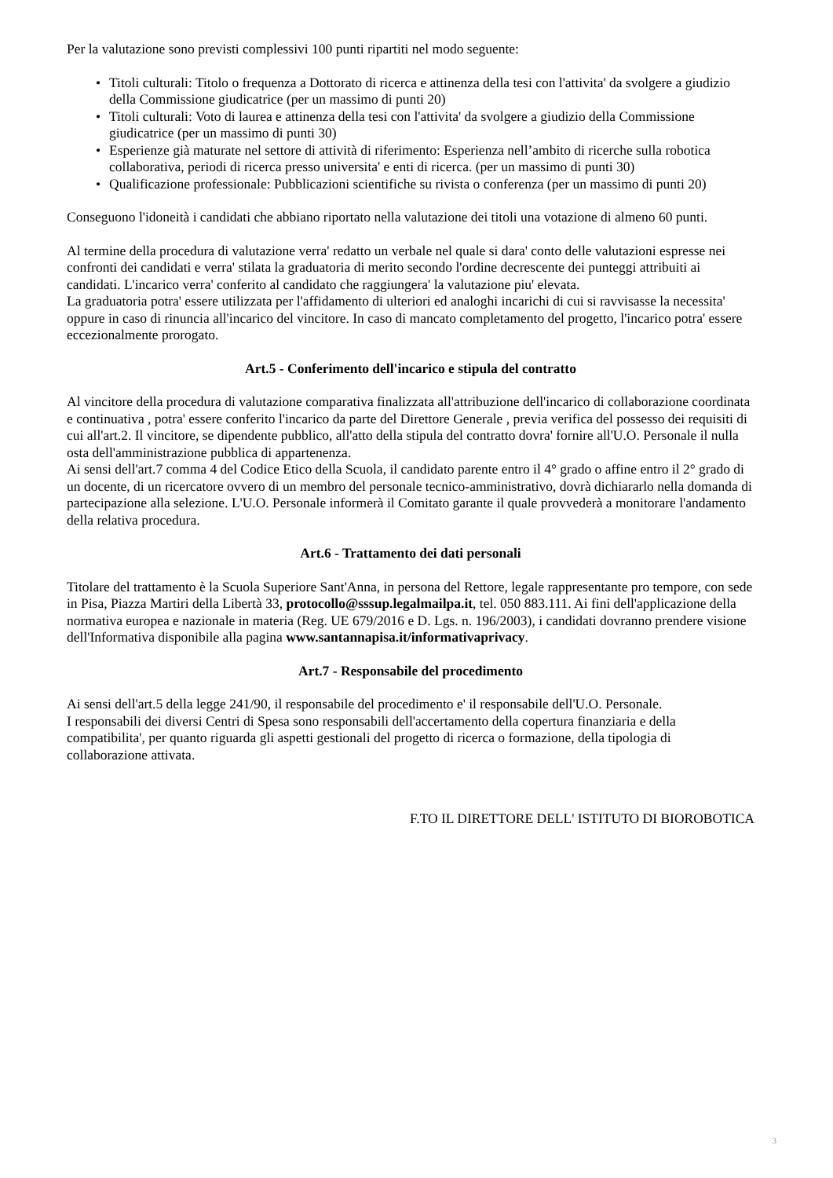Per la valutazione sono previsti complessivi 100 punti ripartiti nel modo seguente:
• Titoli culturali: Titolo o frequenza a Dottorato di ricerca e attinenza della tesi con l'attivita' da svolgere a giudizio della Commissione giudicatrice (per un massimo di punti 20)
• Titoli culturali: Voto di laurea e attinenza della tesi con l'attivita' da svolgere a giudizio della Commissione giudicatrice (per un massimo di punti 30)
• Esperienze già maturate nel settore di attività di riferimento: Esperienza nell’ambito di ricerche sulla robotica collaborativa, periodi di ricerca presso universita' e enti di ricerca. (per un massimo di punti 30)
• Qualificazione professionale: Pubblicazioni scientifiche su rivista o conferenza (per un massimo di punti 20)
Conseguono l'idoneità i candidati che abbiano riportato nella valutazione dei titoli una votazione di almeno 60 punti.
Al termine della procedura di valutazione verra' redatto un verbale nel quale si dara' conto delle valutazioni espresse nei confronti dei candidati e verra' stilata la graduatoria di merito secondo l'ordine decrescente dei punteggi attribuiti ai candidati. L'incarico verra' conferito al candidato che raggiungera' la valutazione piu' elevata.
La graduatoria potra' essere utilizzata per l'affidamento di ulteriori ed analoghi incarichi di cui si ravvisasse la necessita' oppure in caso di rinuncia all'incarico del vincitore. In caso di mancato completamento del progetto, l'incarico potra' essere eccezionalmente prorogato.
Art.5 - Conferimento dell'incarico e stipula del contratto
Al vincitore della procedura di valutazione comparativa finalizzata all'attribuzione dell'incarico di collaborazione coordinata e continuativa , potra' essere conferito l'incarico da parte del Direttore Generale , previa verifica del possesso dei requisiti di cui all'art.2. Il vincitore, se dipendente pubblico, all'atto della stipula del contratto dovra' fornire all'U.O. Personale il nulla osta dell'amministrazione pubblica di appartenenza.
Ai sensi dell'art.7 comma 4 del Codice Etico della Scuola, il candidato parente entro il 4° grado o affine entro il 2° grado di un docente, di un ricercatore ovvero di un membro del personale tecnico-amministrativo, dovrà dichiararlo nella domanda di partecipazione alla selezione. L'U.O. Personale informerà il Comitato garante il quale provvederà a monitorare l'andamento della relativa procedura.
Art.6 - Trattamento dei dati personali
Titolare del trattamento è la Scuola Superiore Sant'Anna, in persona del Rettore, legale rappresentante pro tempore, con sede in Pisa, Piazza Martiri della Libertà 33, protocollo@sssup.legalmailpa.it, tel. 050 883.111. Ai fini dell'applicazione della normativa europea e nazionale in materia (Reg. UE 679/2016 e D. Lgs. n. 196/2003), i candidati dovranno prendere visione dell'Informativa disponibile alla pagina www.santannapisa.it/informativaprivacy.
Art.7 - Responsabile del procedimento
Ai sensi dell'art.5 della legge 241/90, il responsabile del procedimento e' il responsabile dell'U.O. Personale.
I responsabili dei diversi Centri di Spesa sono responsabili dell'accertamento della copertura finanziaria e della compatibilita', per quanto riguarda gli aspetti gestionali del progetto di ricerca o formazione, della tipologia di collaborazione attivata.
F.TO IL DIRETTORE DELL' ISTITUTO DI BIOROBOTICA
3